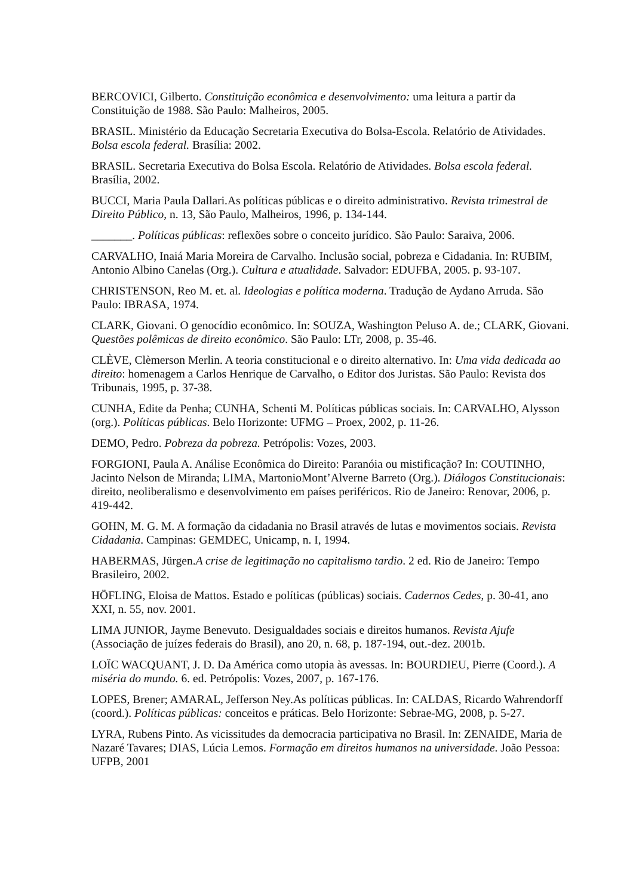BERCOVICI, Gilberto. Constituição econômica e desenvolvimento: uma leitura a partir da Constituição de 1988. São Paulo: Malheiros, 2005.
BRASIL. Ministério da Educação Secretaria Executiva do Bolsa-Escola. Relatório de Atividades. Bolsa escola federal. Brasília: 2002.
BRASIL. Secretaria Executiva do Bolsa Escola. Relatório de Atividades. Bolsa escola federal. Brasília, 2002.
BUCCI, Maria Paula Dallari.As políticas públicas e o direito administrativo. Revista trimestral de Direito Público, n. 13, São Paulo, Malheiros, 1996, p. 134-144.
_______. Políticas públicas: reflexões sobre o conceito jurídico. São Paulo: Saraiva, 2006.
CARVALHO, Inaiá Maria Moreira de Carvalho. Inclusão social, pobreza e Cidadania. In: RUBIM, Antonio Albino Canelas (Org.). Cultura e atualidade. Salvador: EDUFBA, 2005. p. 93-107.
CHRISTENSON, Reo M. et. al. Ideologias e política moderna. Tradução de Aydano Arruda. São Paulo: IBRASA, 1974.
CLARK, Giovani. O genocídio econômico. In: SOUZA, Washington Peluso A. de.; CLARK, Giovani. Questões polêmicas de direito econômico. São Paulo: LTr, 2008, p. 35-46.
CLÈVE, Clèmerson Merlin. A teoria constitucional e o direito alternativo. In: Uma vida dedicada ao direito: homenagem a Carlos Henrique de Carvalho, o Editor dos Juristas. São Paulo: Revista dos Tribunais, 1995, p. 37-38.
CUNHA, Edite da Penha; CUNHA, Schenti M. Políticas públicas sociais. In: CARVALHO, Alysson (org.). Políticas públicas. Belo Horizonte: UFMG – Proex, 2002, p. 11-26.
DEMO, Pedro. Pobreza da pobreza. Petrópolis: Vozes, 2003.
FORGIONI, Paula A. Análise Econômica do Direito: Paranóia ou mistificação? In: COUTINHO, Jacinto Nelson de Miranda; LIMA, MartonioMont’Alverne Barreto (Org.). Diálogos Constitucionais: direito, neoliberalismo e desenvolvimento em países periféricos. Rio de Janeiro: Renovar, 2006, p. 419-442.
GOHN, M. G. M. A formação da cidadania no Brasil através de lutas e movimentos sociais. Revista Cidadania. Campinas: GEMDEC, Unicamp, n. I, 1994.
HABERMAS, Jürgen.A crise de legitimação no capitalismo tardio. 2 ed. Rio de Janeiro: Tempo Brasileiro, 2002.
HÖFLING, Eloisa de Mattos. Estado e políticas (públicas) sociais. Cadernos Cedes, p. 30-41, ano XXI, n. 55, nov. 2001.
LIMA JUNIOR, Jayme Benevuto. Desigualdades sociais e direitos humanos. Revista Ajufe (Associação de juízes federais do Brasil), ano 20, n. 68, p. 187-194, out.-dez. 2001b.
LOÏC WACQUANT, J. D. Da América como utopia às avessas. In: BOURDIEU, Pierre (Coord.). A miséria do mundo. 6. ed. Petrópolis: Vozes, 2007, p. 167-176.
LOPES, Brener; AMARAL, Jefferson Ney.As políticas públicas. In: CALDAS, Ricardo Wahrendorff (coord.). Políticas públicas: conceitos e práticas. Belo Horizonte: Sebrae-MG, 2008, p. 5-27.
LYRA, Rubens Pinto. As vicissitudes da democracia participativa no Brasil. In: ZENAIDE, Maria de Nazaré Tavares; DIAS, Lúcia Lemos. Formação em direitos humanos na universidade. João Pessoa: UFPB, 2001